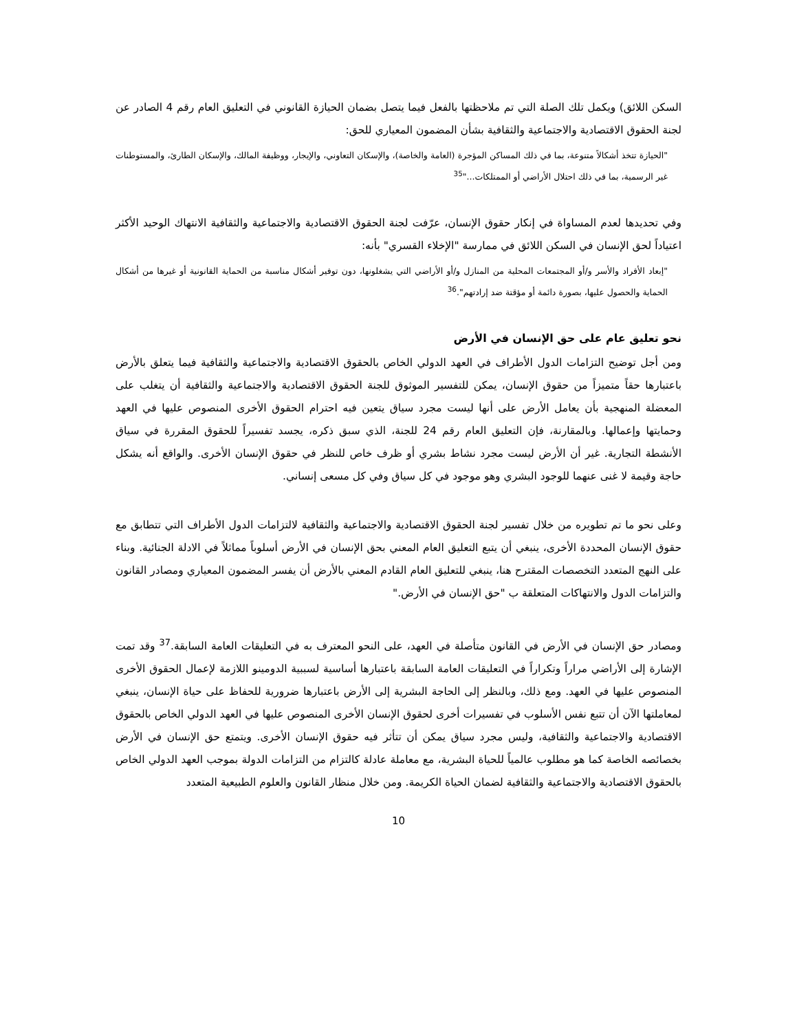السكن اللائق) ويكمل تلك الصلة التي تم ملاحظتها بالفعل فيما يتصل بضمان الحيازة القانوني في التعليق العام رقم 4 الصادر عن لجنة الحقوق الاقتصادية والاجتماعية والثقافية بشأن المضمون المعياري للحق:
"الحيازة تتخذ أشكالاً متنوعة، بما في ذلك المساكن المؤجرة (العامة والخاصة)، والإسكان التعاوني، والإيجار، ووظيفة المالك، والإسكان الطارئ، والمستوطنات غير الرسمية، بما في ذلك احتلال الأراضي أو الممتلكات..."<sup>35</sup>
وفي تحديدها لعدم المساواة في إنكار حقوق الإنسان، عرّفت لجنة الحقوق الاقتصادية والاجتماعية والثقافية الانتهاك الوحيد الأكثر اعتياداً لحق الإنسان في السكن اللائق في ممارسة "الإخلاء القسري" بأنه:
"إبعاد الأفراد والأسر و/أو المجتمعات المحلية من المنازل و/أو الأراضي التي يشغلونها، دون توفير أشكال مناسبة من الحماية القانونية أو غيرها من أشكال الحماية والحصول عليها، بصورة دائمة أو مؤقتة ضد إرادتهم".<sup>36</sup>
نحو تعليق عام على حق الإنسان في الأرض
ومن أجل توضيح التزامات الدول الأطراف في العهد الدولي الخاص بالحقوق الاقتصادية والاجتماعية والثقافية فيما يتعلق بالأرض باعتبارها حقاً متميزاً من حقوق الإنسان، يمكن للتفسير الموثوق للجنة الحقوق الاقتصادية والاجتماعية والثقافية أن يتغلب على المعضلة المنهجية بأن يعامل الأرض على أنها ليست مجرد سياق يتعين فيه احترام الحقوق الأخرى المنصوص عليها في العهد وحمايتها وإعمالها. وبالمقارنة، فإن التعليق العام رقم 24 للجنة، الذي سبق ذكره، يجسد تفسيراً للحقوق المقررة في سياق الأنشطة التجارية. غير أن الأرض ليست مجرد نشاط بشري أو ظرف خاص للنظر في حقوق الإنسان الأخرى. والواقع أنه يشكل حاجة وقيمة لا غنى عنهما للوجود البشري وهو موجود في كل سياق وفي كل مسعى إنساني.
وعلى نحو ما تم تطويره من خلال تفسير لجنة الحقوق الاقتصادية والاجتماعية والثقافية لالتزامات الدول الأطراف التي تتطابق مع حقوق الإنسان المحددة الأخرى، ينبغي أن يتبع التعليق العام المعني بحق الإنسان في الأرض أسلوباً مماثلاً في الادلة الجنائية. وبناء على النهج المتعدد التخصصات المقترح هنا، ينبغي للتعليق العام القادم المعني بالأرض أن يفسر المضمون المعياري ومصادر القانون والتزامات الدول والانتهاكات المتعلقة ب "حق الإنسان في الأرض."
ومصادر حق الإنسان في الأرض في القانون متأصلة في العهد، على النحو المعترف به في التعليقات العامة السابقة.<sup>37</sup> وقد تمت الإشارة إلى الأراضي مراراً وتكراراً في التعليقات العامة السابقة باعتبارها أساسية لسببية الدومينو اللازمة لإعمال الحقوق الأخرى المنصوص عليها في العهد. ومع ذلك، وبالنظر إلى الحاجة البشرية إلى الأرض باعتبارها ضرورية للحفاظ على حياة الإنسان، ينبغي لمعاملتها الآن أن تتبع نفس الأسلوب في تفسيرات أخرى لحقوق الإنسان الأخرى المنصوص عليها في العهد الدولي الخاص بالحقوق الاقتصادية والاجتماعية والثقافية، وليس مجرد سياق يمكن أن تتأثر فيه حقوق الإنسان الأخرى. ويتمتع حق الإنسان في الأرض بخصائصه الخاصة كما هو مطلوب عالمياً للحياة البشرية، مع معاملة عادلة كالتزام من التزامات الدولة بموجب العهد الدولي الخاص بالحقوق الاقتصادية والاجتماعية والثقافية لضمان الحياة الكريمة. ومن خلال منظار القانون والعلوم الطبيعية المتعدد
10